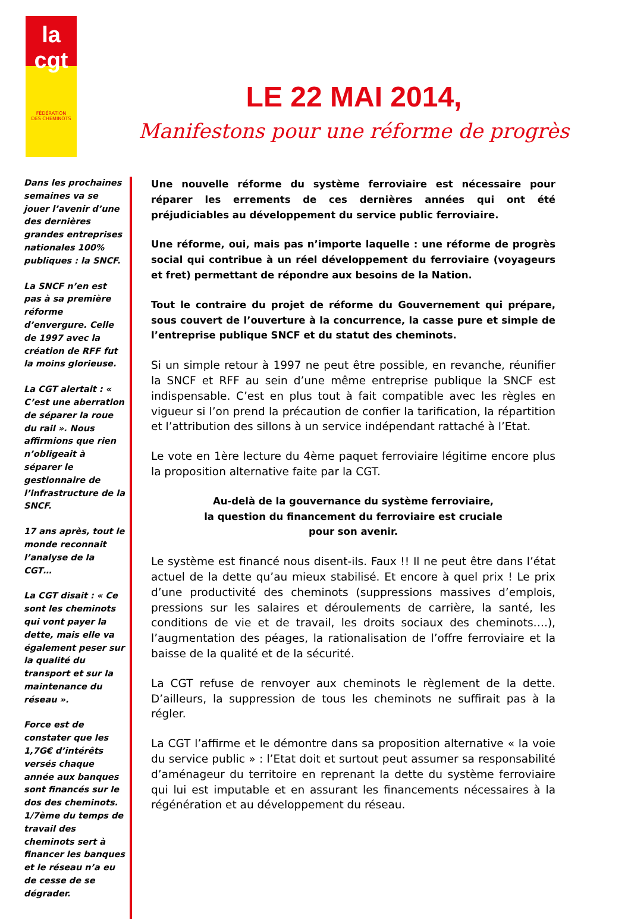la
cgt
FÉDÉRATION
DES CHEMINOTS
LE 22 MAI 2014,
Manifestons pour une réforme de progrès
Dans les prochaines semaines va se jouer l’avenir d’une des dernières grandes entreprises nationales 100% publiques : la SNCF.
La SNCF n’en est pas à sa première réforme d’envergure. Celle de 1997 avec la création de RFF fut la moins glorieuse.
La CGT alertait : « C’est une aberration de séparer la roue du rail ». Nous affirmions que rien n’obligeait à séparer le gestionnaire de l’infrastructure de la SNCF.
17 ans après, tout le monde reconnait l’analyse de la CGT…
La CGT disait : « Ce sont les cheminots qui vont payer la dette, mais elle va également peser sur la qualité du transport et sur la maintenance du réseau ».
Force est de constater que les 1,7G€ d’intérêts versés chaque année aux banques sont financés sur le dos des cheminots. 1/7ème du temps de travail des cheminots sert à financer les banques et le réseau n’a eu de cesse de se dégrader.
Une nouvelle réforme du système ferroviaire est nécessaire pour réparer les errements de ces dernières années qui ont été préjudiciables au développement du service public ferroviaire.
Une réforme, oui, mais pas n’importe laquelle : une réforme de progrès social qui contribue à un réel développement du ferroviaire (voyageurs et fret) permettant de répondre aux besoins de la Nation.
Tout le contraire du projet de réforme du Gouvernement qui prépare, sous couvert de l’ouverture à la concurrence, la casse pure et simple de l’entreprise publique SNCF et du statut des cheminots.
Si un simple retour à 1997 ne peut être possible, en revanche, réunifier la SNCF et RFF au sein d’une même entreprise publique la SNCF est indispensable. C’est en plus tout à fait compatible avec les règles en vigueur si l’on prend la précaution de confier la tarification, la répartition et l’attribution des sillons à un service indépendant rattaché à l’Etat.
Le vote en 1ère lecture du 4ème paquet ferroviaire légitime encore plus la proposition alternative faite par la CGT.
Au-delà de la gouvernance du système ferroviaire,
la question du financement du ferroviaire est cruciale
pour son avenir.
Le système est financé nous disent-ils. Faux !! Il ne peut être dans l’état actuel de la dette qu’au mieux stabilisé. Et encore à quel prix ! Le prix d’une productivité des cheminots (suppressions massives d’emplois, pressions sur les salaires et déroulements de carrière, la santé, les conditions de vie et de travail, les droits sociaux des cheminots….), l’augmentation des péages, la rationalisation de l’offre ferroviaire et la baisse de la qualité et de la sécurité.
La CGT refuse de renvoyer aux cheminots le règlement de la dette. D’ailleurs, la suppression de tous les cheminots ne suffirait pas à la régler.
La CGT l’affirme et le démontre dans sa proposition alternative « la voie du service public » : l’Etat doit et surtout peut assumer sa responsabilité d’aménageur du territoire en reprenant la dette du système ferroviaire qui lui est imputable et en assurant les financements nécessaires à la régénération et au développement du réseau.